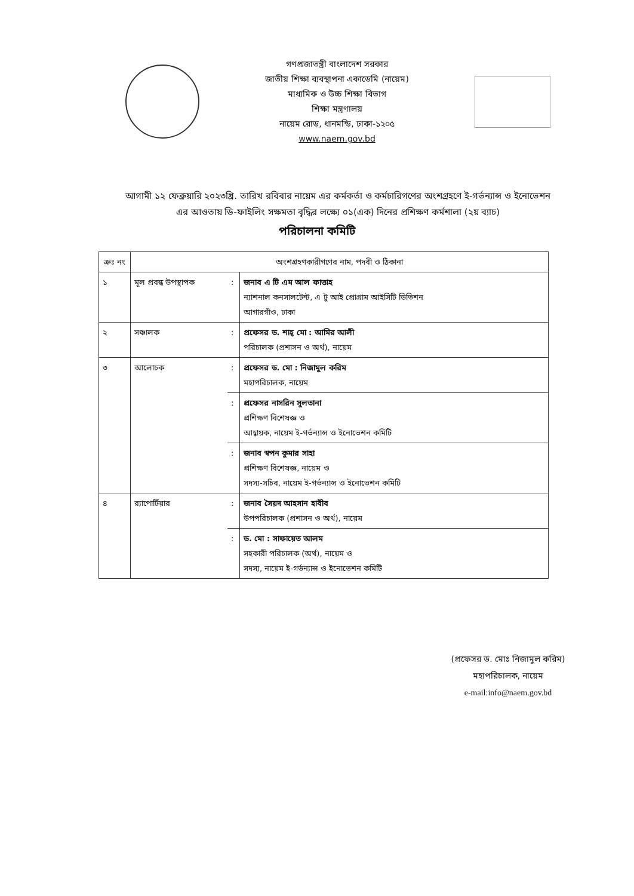গণপ্রজাতন্ত্রী বাংলাদেশ সরকার
জাতীয় শিক্ষা ব্যবস্থাপনা একাডেমি (নায়েম)
মাধ্যমিক ও উচ্চ শিক্ষা বিভাগ
শিক্ষা মন্ত্রণালয়
নায়েম রোড, ধানমন্ডি, ঢাকা-১২০৫
www.naem.gov.bd
আগামী ১২ ফেব্রুয়ারি ২০২৩খ্রি. তারিখ রবিবার নায়েম এর কর্মকর্তা ও কর্মচারিগণের অংশগ্রহণে ই-গর্ভন্যান্স ও ইনোভেশন এর আওতায় ডি-ফাইলিং সক্ষমতা বৃদ্ধির লক্ষ্যে ০১(এক) দিনের প্রশিক্ষণ কর্মশালা (২য় ব্যাচ)
পরিচালনা কমিটি
| ক্রঃ নং | অংশগ্রহণকারীগণের নাম, পদবী ও ঠিকানা | | |
| --- | --- | --- | --- |
| ১ | মূল প্রবন্ধ উপস্থাপক | : | জনাব এ টি এম আল ফাত্তাহ ন্যাশনাল কনসালটেন্ট, এ টু আই প্রোগ্রাম আইসিটি ডিভিশন আগারগাঁও, ঢাকা |
| ২ | সঞ্চালক | : | প্রফেসর ড. শাহ্ মো : আমির আলী পরিচালক (প্রশাসন ও অর্থ), নায়েম |
| ৩ | আলোচক | : | প্রফেসর ড. মো : নিজামুল করিম মহাপরিচালক, নায়েম |
| | | : | প্রফেসর নাসরিন সুলতানা প্রশিক্ষণ বিশেষজ্ঞ ও আহ্বায়ক, নায়েম ই-গর্ভন্যান্স ও ইনোভেশন কমিটি |
| | | : | জনাব স্বপন কুমার সাহা প্রশিক্ষণ বিশেষজ্ঞ, নায়েম ও সদস্য-সচিব, নায়েম ই-গর্ভন্যান্স ও ইনোভেশন কমিটি |
| ৪ | র‍্যাপোর্টিয়ার | : | জনাব সৈয়দ আহসান হাবীব উপপরিচালক (প্রশাসন ও অর্থ), নায়েম |
| | | : | ড. মো : সাফায়েত আলম সহকারী পরিচালক (অর্থ), নায়েম ও সদস্য, নায়েম ই-গর্ভন্যান্স ও ইনোভেশন কমিটি |
(প্রফেসর ড. মোঃ নিজামুল করিম)
মহাপরিচালক, নায়েম
e-mail:info@naem.gov.bd